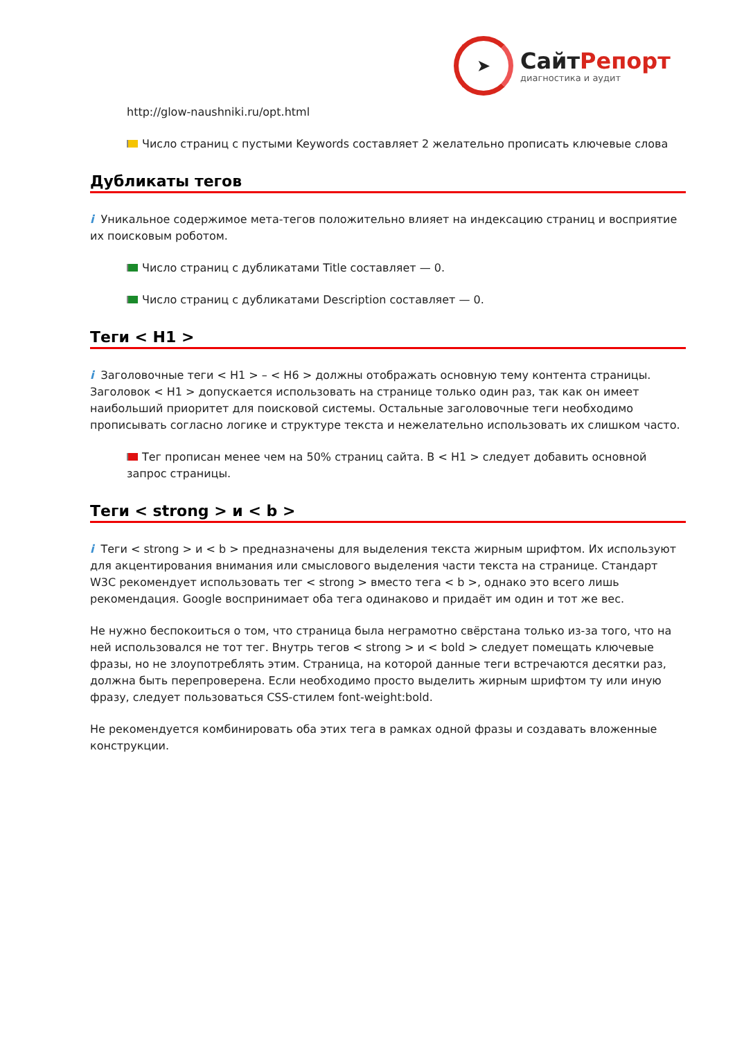➤
СайтРепорт
диагностика и аудит
http://glow-naushniki.ru/opt.html
Число страниц с пустыми Keywords составляет 2 желательно прописать ключевые слова
Дубликаты тегов
i Уникальное содержимое мета-тегов положительно влияет на индексацию страниц и восприятие их поисковым роботом.
Число страниц с дубликатами Title составляет — 0.
Число страниц с дубликатами Description составляет — 0.
Теги < H1 >
i Заголовочные теги < H1 > – < H6 > должны отображать основную тему контента страницы. Заголовок < H1 > допускается использовать на странице только один раз, так как он имеет наибольший приоритет для поисковой системы. Остальные заголовочные теги необходимо прописывать согласно логике и структуре текста и нежелательно использовать их слишком часто.
Тег прописан менее чем на 50% страниц сайта. В < H1 > следует добавить основной запрос страницы.
Теги < strong > и < b >
i Теги < strong > и < b > предназначены для выделения текста жирным шрифтом. Их используют для акцентирования внимания или смыслового выделения части текста на странице. Стандарт W3C рекомендует использовать тег < strong > вместо тега < b >, однако это всего лишь рекомендация. Google воспринимает оба тега одинаково и придаёт им один и тот же вес.
Не нужно беспокоиться о том, что страница была неграмотно свёрстана только из-за того, что на ней использовался не тот тег. Внутрь тегов < strong > и < bold > следует помещать ключевые фразы, но не злоупотреблять этим. Страница, на которой данные теги встречаются десятки раз, должна быть перепроверена. Если необходимо просто выделить жирным шрифтом ту или иную фразу, следует пользоваться CSS-стилем font-weight:bold.
Не рекомендуется комбинировать оба этих тега в рамках одной фразы и создавать вложенные конструкции.